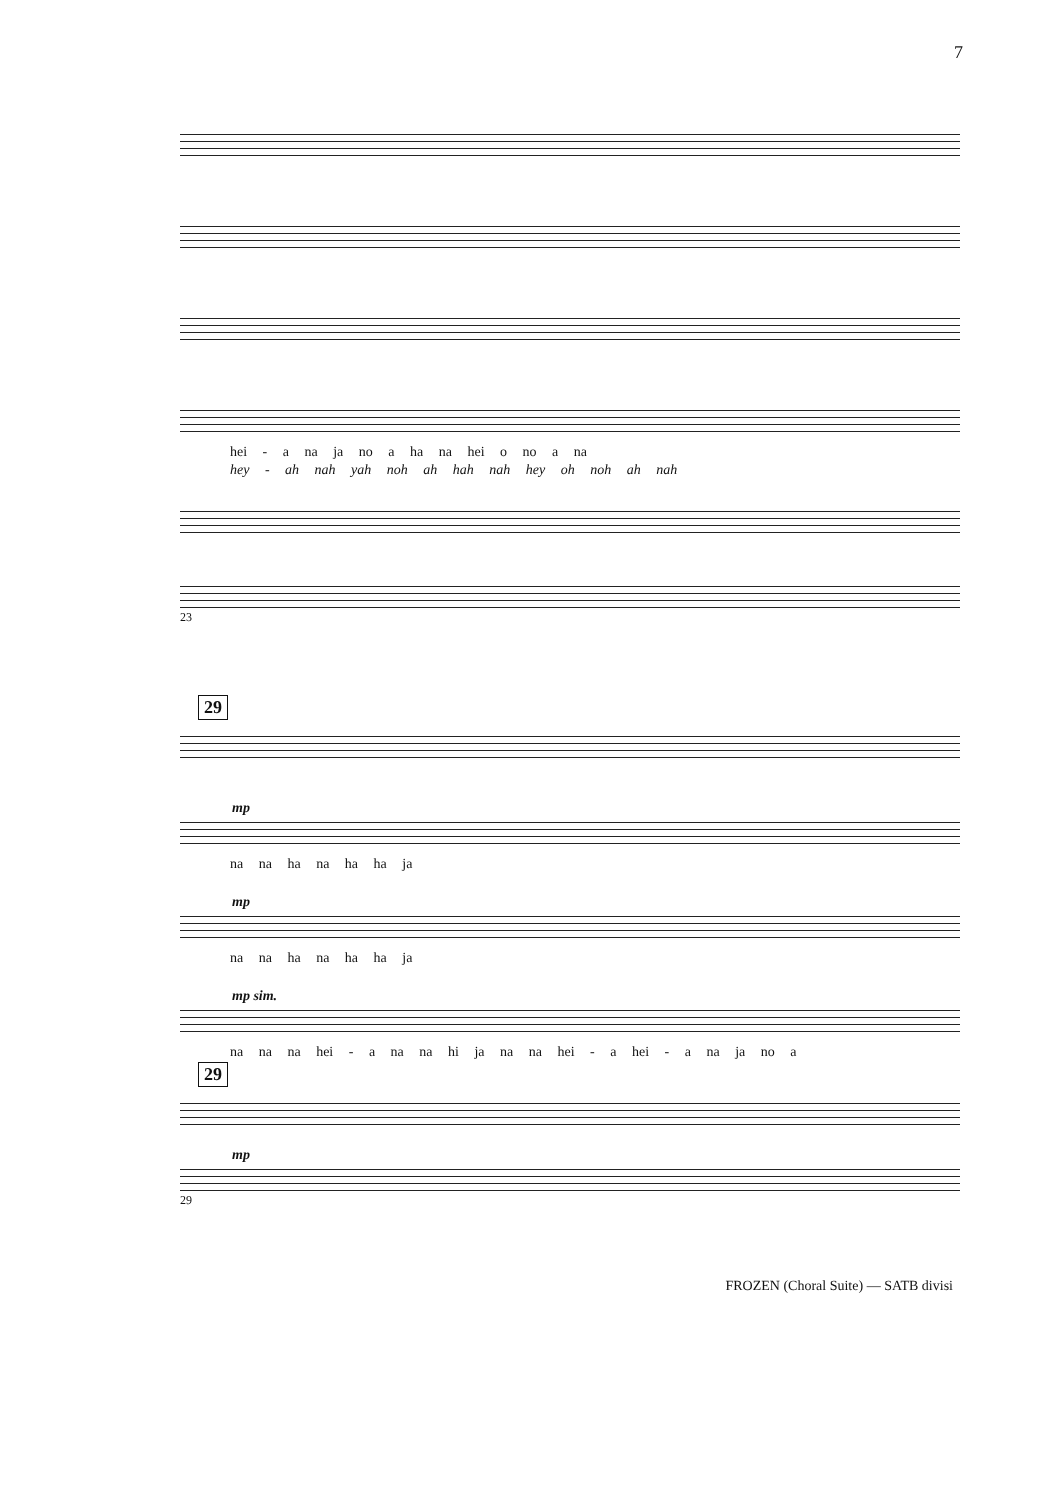7
hei - a na ja no a ha na hei o no a na
hey - ah nah yah noh ah hah nah hey oh noh ah nah
23
29
mp
na na ha na ha ha ja
mp
na na ha na ha ha ja
mp sim.
na na na hei - a na na hi ja na na hei - a hei - a na ja no a
29
mp
29
FROZEN (Choral Suite) — SATB divisi